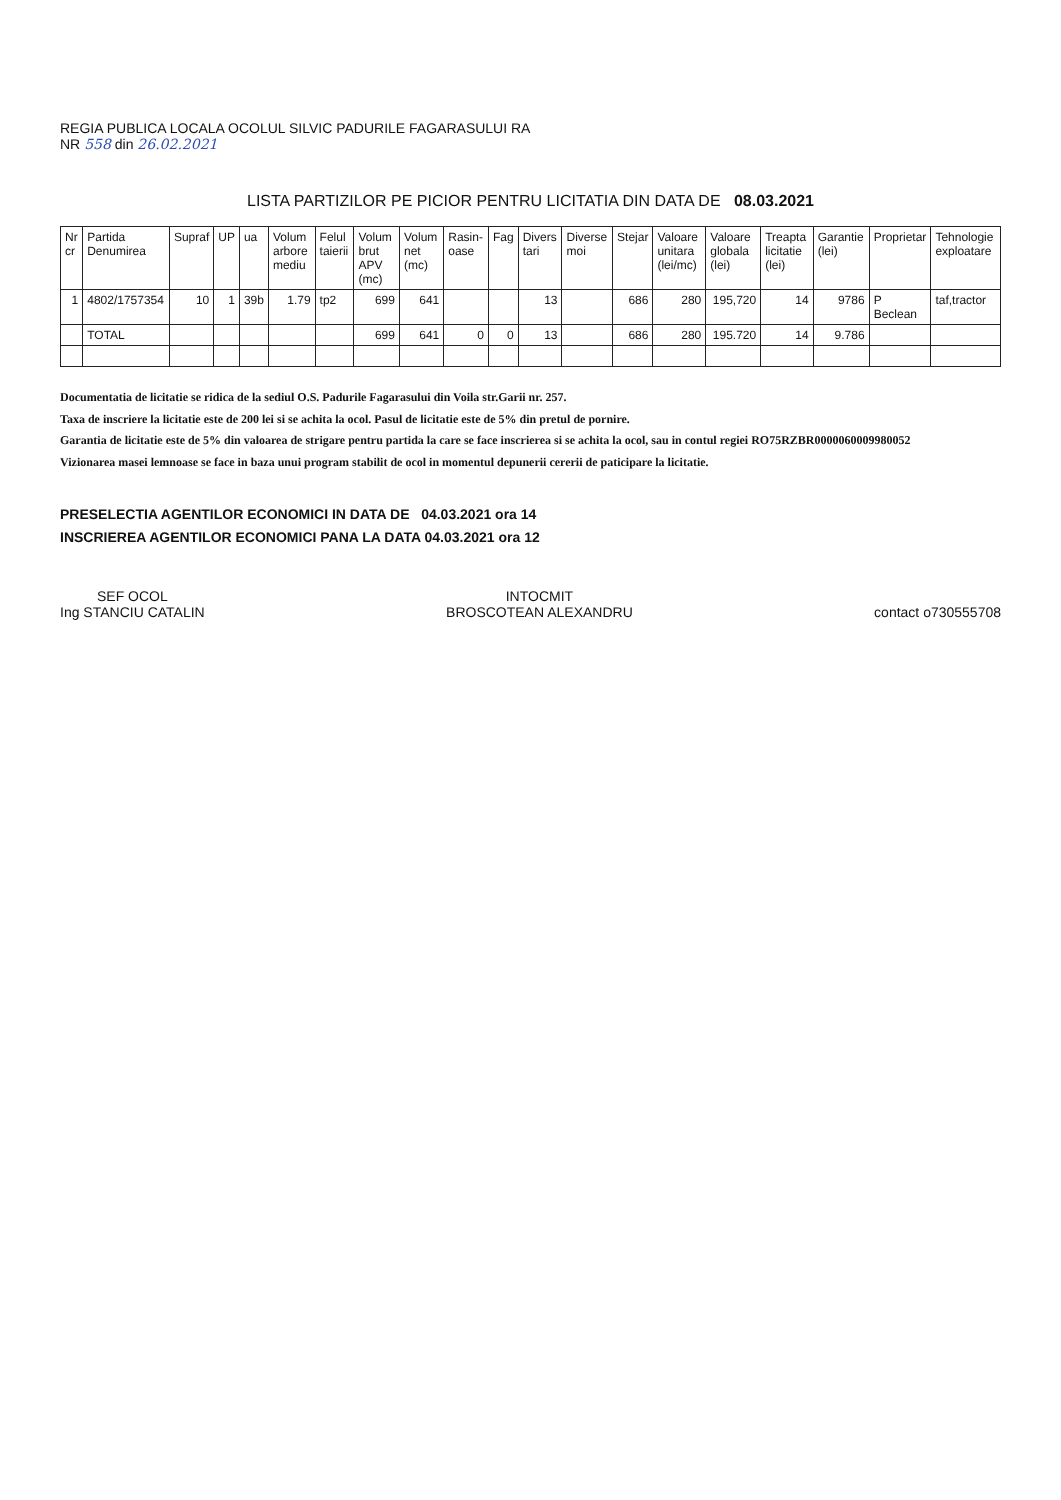REGIA PUBLICA LOCALA OCOLUL SILVIC PADURILE FAGARASULUI RA
NR 558 din 26.02.2021
LISTA PARTIZILOR PE PICIOR PENTRU LICITATIA DIN DATA DE 08.03.2021
| Nr cr | Partida Denumirea | Supraf | UP | ua | Volum arbore mediu | Felul taierii | Volum brut APV (mc) | Volum net (mc) | Rasin-oase | Fag | Divers tari | Diverse moi | Stejar | Valoare unitara (lei/mc) | Valoare globala (lei) | Treapta licitatie (lei) | Garantie (lei) | Proprietar | Tehnologie exploatare |
| --- | --- | --- | --- | --- | --- | --- | --- | --- | --- | --- | --- | --- | --- | --- | --- | --- | --- | --- | --- |
| 1 | 4802/1757354 | 10 | 1 | 39b | 1.79 | tp2 | 699 | 641 | | | 13 | | 686 | 280 | 195,720 | 14 | 9786 | P Beclean | taf,tractor |
| | TOTAL | | | | | | 699 | 641 | 0 | 0 | 13 | | 686 | 280 | 195.720 | 14 | 9.786 | | |
Documentatia de licitatie se ridica de la sediul O.S. Padurile Fagarasului din Voila str.Garii nr. 257.
Taxa de inscriere la licitatie este de 200 lei si se achita la ocol. Pasul de licitatie este de 5% din pretul de pornire.
Garantia de licitatie este de 5% din valoarea de strigare pentru partida la care se face inscrierea si se achita la ocol, sau in contul regiei RO75RZBR0000060009980052
Vizionarea masei lemnoase se face in baza unui program stabilit de ocol in momentul depunerii cererii de paticipare la licitatie.
PRESELECTIA AGENTILOR ECONOMICI IN DATA DE 04.03.2021 ora 14
INSCRIEREA AGENTILOR ECONOMICI PANA LA DATA 04.03.2021 ora 12
SEF OCOL
Ing STANCIU CATALIN
INTOCMIT
BROSCOTEAN ALEXANDRU
contact o730555708